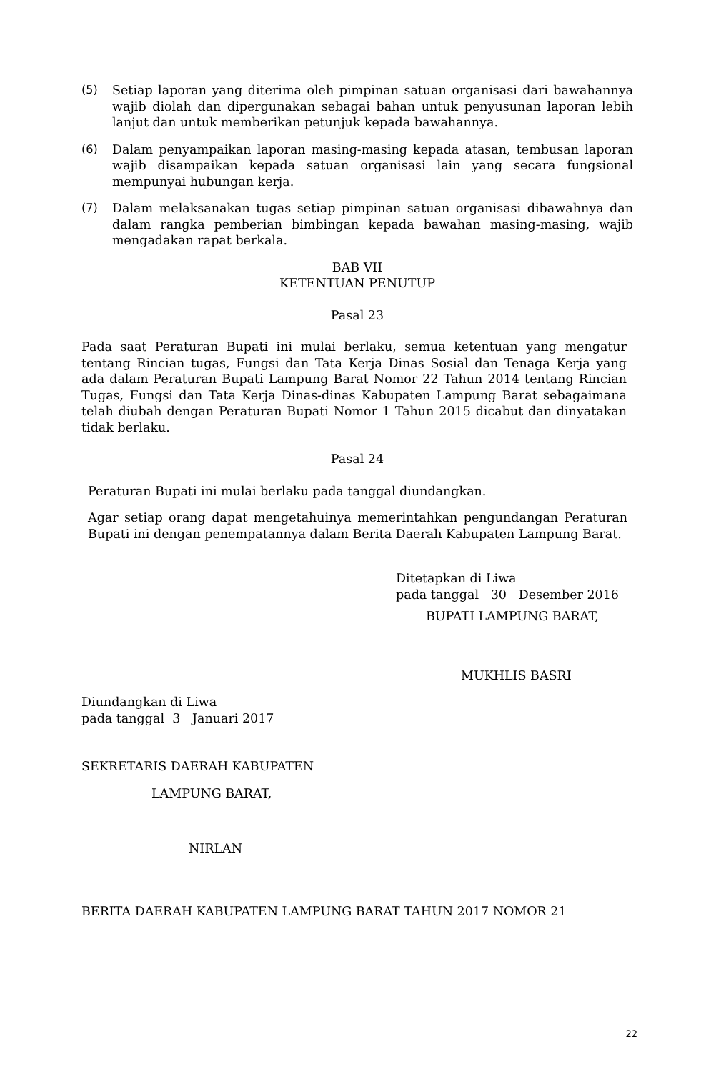(5) Setiap laporan yang diterima oleh pimpinan satuan organisasi dari bawahannya wajib diolah dan dipergunakan sebagai bahan untuk penyusunan laporan lebih lanjut dan untuk memberikan petunjuk kepada bawahannya.
(6) Dalam penyampaikan laporan masing-masing kepada atasan, tembusan laporan wajib disampaikan kepada satuan organisasi lain yang secara fungsional mempunyai hubungan kerja.
(7) Dalam melaksanakan tugas setiap pimpinan satuan organisasi dibawahnya dan dalam rangka pemberian bimbingan kepada bawahan masing-masing, wajib mengadakan rapat berkala.
BAB VII
KETENTUAN PENUTUP
Pasal 23
Pada saat Peraturan Bupati ini mulai berlaku, semua ketentuan yang mengatur tentang Rincian tugas, Fungsi dan Tata Kerja Dinas Sosial dan Tenaga Kerja yang ada dalam Peraturan Bupati Lampung Barat Nomor 22 Tahun 2014 tentang Rincian Tugas, Fungsi dan Tata Kerja Dinas-dinas Kabupaten Lampung Barat sebagaimana telah diubah dengan Peraturan Bupati Nomor 1 Tahun 2015 dicabut dan dinyatakan tidak berlaku.
Pasal 24
Peraturan Bupati ini mulai berlaku pada tanggal diundangkan.
Agar setiap orang dapat mengetahuinya memerintahkan pengundangan Peraturan Bupati ini dengan penempatannya dalam Berita Daerah Kabupaten Lampung Barat.
Ditetapkan di Liwa
pada tanggal 30 Desember 2016
BUPATI LAMPUNG BARAT,
MUKHLIS BASRI
Diundangkan di Liwa
pada tanggal 3 Januari 2017
SEKRETARIS DAERAH KABUPATEN
LAMPUNG BARAT,
NIRLAN
BERITA DAERAH KABUPATEN LAMPUNG BARAT TAHUN 2017 NOMOR 21
22